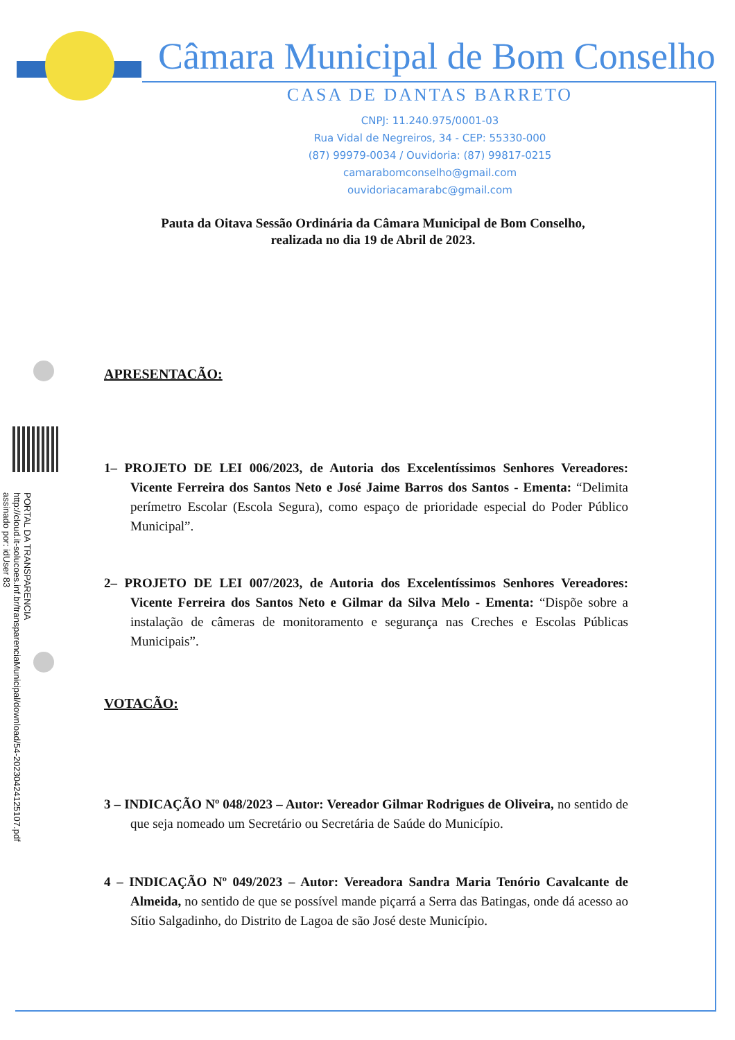Câmara Municipal de Bom Conselho
CASA DE DANTAS BARRETO
CNPJ: 11.240.975/0001-03
Rua Vidal de Negreiros, 34 - CEP: 55330-000
(87) 99979-0034 / Ouvidoria: (87) 99817-0215
camarabomconselho@gmail.com
ouvidoriacamarabc@gmail.com
PORTAL DA TRANSPARENCIA
http://cloud.it-solucoes.inf.br/transparenciaMunicipal/download/54-20230424125107.pdf
assinado por: idUser 83
Pauta da Oitava Sessão Ordinária da Câmara Municipal de Bom Conselho,
realizada no dia 19 de Abril de 2023.
APRESENTACÃO:
1– PROJETO DE LEI 006/2023, de Autoria dos Excelentíssimos Senhores Vereadores: Vicente Ferreira dos Santos Neto e José Jaime Barros dos Santos - Ementa: “Delimita perímetro Escolar (Escola Segura), como espaço de prioridade especial do Poder Público Municipal”.
2– PROJETO DE LEI 007/2023, de Autoria dos Excelentíssimos Senhores Vereadores: Vicente Ferreira dos Santos Neto e Gilmar da Silva Melo - Ementa: “Dispõe sobre a instalação de câmeras de monitoramento e segurança nas Creches e Escolas Públicas Municipais”.
VOTACÃO:
3 – INDICAÇÃO Nº 048/2023 – Autor: Vereador Gilmar Rodrigues de Oliveira, no sentido de que seja nomeado um Secretário ou Secretária de Saúde do Município.
4 – INDICAÇÃO Nº 049/2023 – Autor: Vereadora Sandra Maria Tenório Cavalcante de Almeida, no sentido de que se possível mande piçarrá a Serra das Batingas, onde dá acesso ao Sítio Salgadinho, do Distrito de Lagoa de são José deste Município.